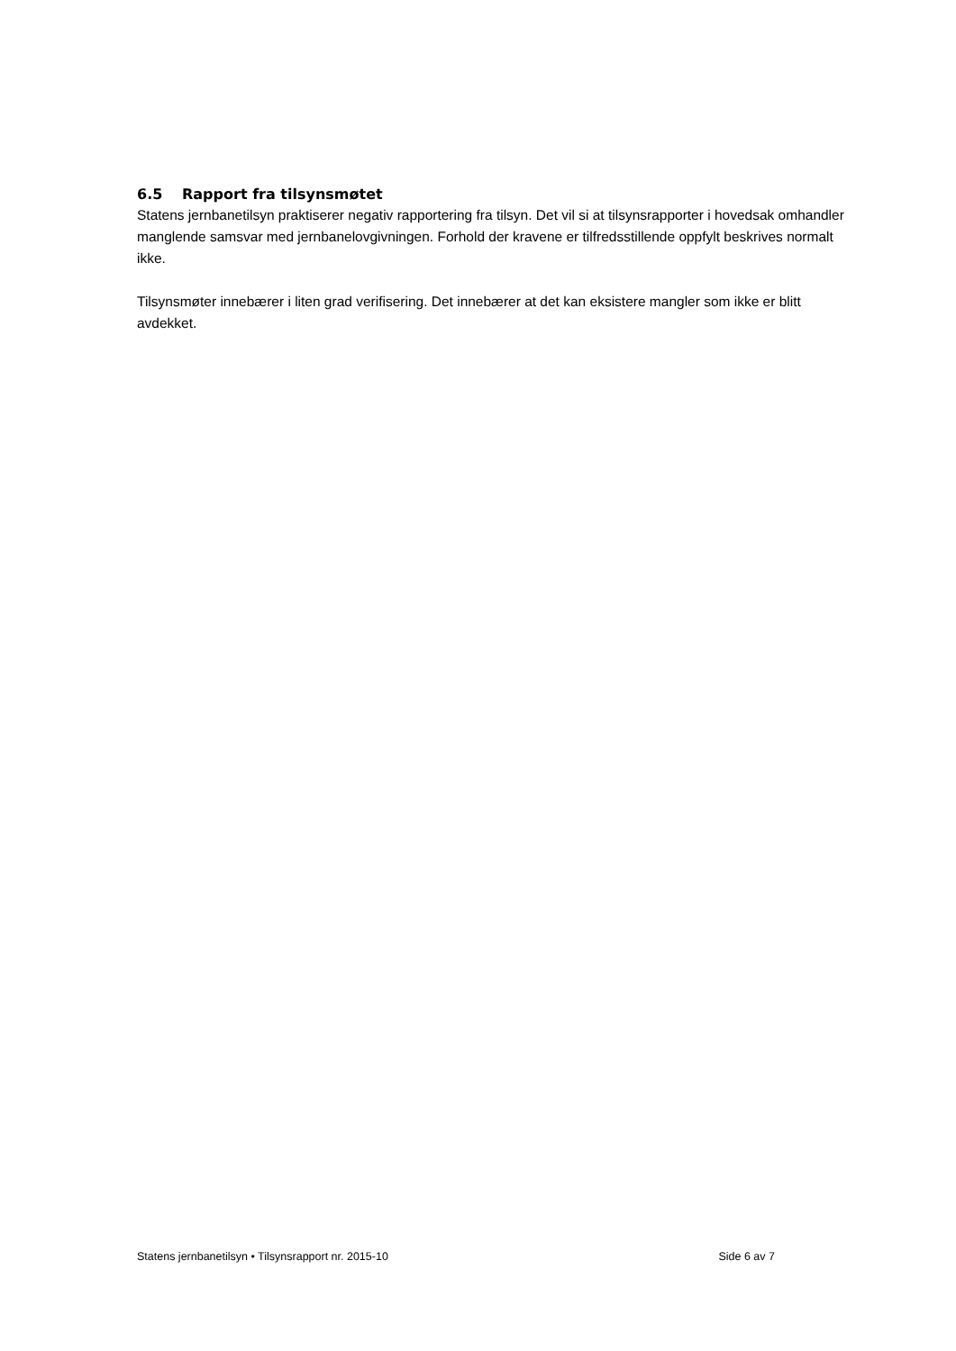6.5 Rapport fra tilsynsmøtet
Statens jernbanetilsyn praktiserer negativ rapportering fra tilsyn. Det vil si at tilsynsrapporter i hovedsak omhandler manglende samsvar med jernbanelovgivningen. Forhold der kravene er tilfredsstillende oppfylt beskrives normalt ikke.
Tilsynsmøter innebærer i liten grad verifisering. Det innebærer at det kan eksistere mangler som ikke er blitt avdekket.
Statens jernbanetilsyn • Tilsynsrapport nr. 2015-10 Side 6 av 7